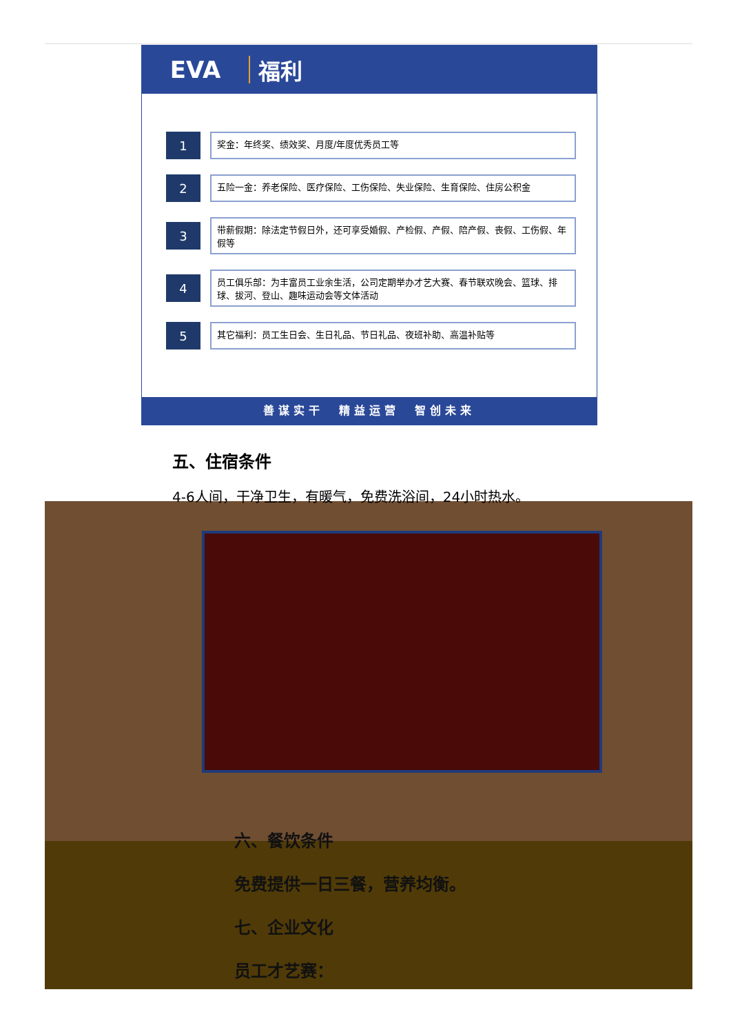EVA 福利
1
奖金：年终奖、绩效奖、月度/年度优秀员工等
2
五险一金：养老保险、医疗保险、工伤保险、失业保险、生育保险、住房公积金
3
带薪假期：除法定节假日外，还可享受婚假、产检假、产假、陪产假、丧假、工伤假、年假等
4
员工俱乐部：为丰富员工业余生活，公司定期举办才艺大赛、春节联欢晚会、篮球、排球、拔河、登山、趣味运动会等文体活动
5
其它福利：员工生日会、生日礼品、节日礼品、夜班补助、高温补贴等
善谋实干　精益运营　智创未来
五、住宿条件
4-6人间，干净卫生，有暖气，免费洗浴间，24小时热水。
六、餐饮条件
免费提供一日三餐，营养均衡。
七、企业文化
员工才艺赛：